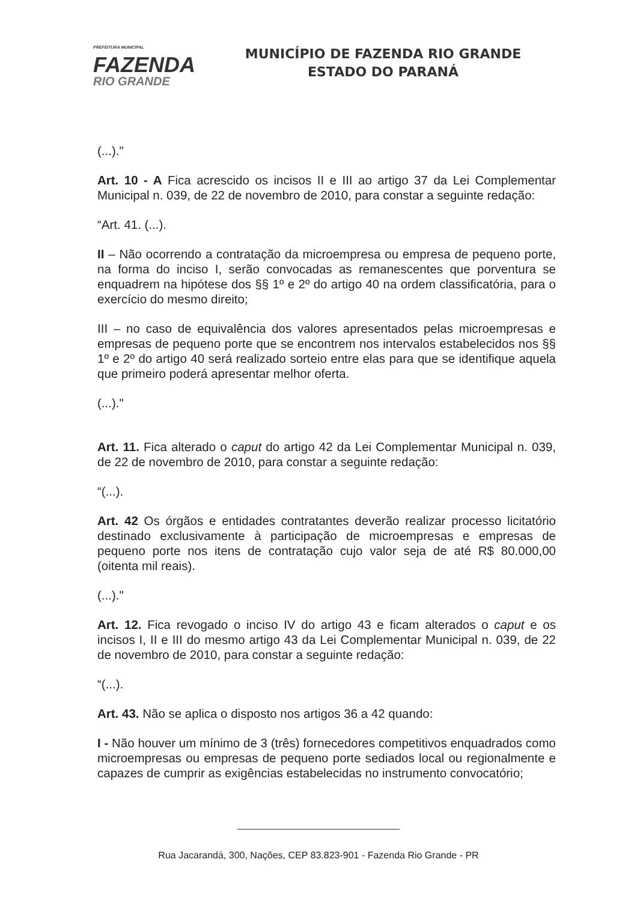PREFEITURA MUNICIPAL
FAZENDA
RIO GRANDE
MUNICÍPIO DE FAZENDA RIO GRANDE
ESTADO DO PARANÁ
(...)."
Art. 10 - A Fica acrescido os incisos II e III ao artigo 37 da Lei Complementar Municipal n. 039, de 22 de novembro de 2010, para constar a seguinte redação:
“Art. 41. (...).
II – Não ocorrendo a contratação da microempresa ou empresa de pequeno porte, na forma do inciso I, serão convocadas as remanescentes que porventura se enquadrem na hipótese dos §§ 1º e 2º do artigo 40 na ordem classificatória, para o exercício do mesmo direito;
III – no caso de equivalência dos valores apresentados pelas microempresas e empresas de pequeno porte que se encontrem nos intervalos estabelecidos nos §§ 1º e 2º do artigo 40 será realizado sorteio entre elas para que se identifique aquela que primeiro poderá apresentar melhor oferta.
(...)."
Art. 11. Fica alterado o caput do artigo 42 da Lei Complementar Municipal n. 039, de 22 de novembro de 2010, para constar a seguinte redação:
“(...).
Art. 42 Os órgãos e entidades contratantes deverão realizar processo licitatório destinado exclusivamente à participação de microempresas e empresas de pequeno porte nos itens de contratação cujo valor seja de até R$ 80.000,00 (oitenta mil reais).
(...)."
Art. 12. Fica revogado o inciso IV do artigo 43 e ficam alterados o caput e os incisos I, II e III do mesmo artigo 43 da Lei Complementar Municipal n. 039, de 22 de novembro de 2010, para constar a seguinte redação:
“(...).
Art. 43. Não se aplica o disposto nos artigos 36 a 42 quando:
I - Não houver um mínimo de 3 (três) fornecedores competitivos enquadrados como microempresas ou empresas de pequeno porte sediados local ou regionalmente e capazes de cumprir as exigências estabelecidas no instrumento convocatório;
Rua Jacarandá, 300, Nações, CEP 83.823-901 - Fazenda Rio Grande - PR